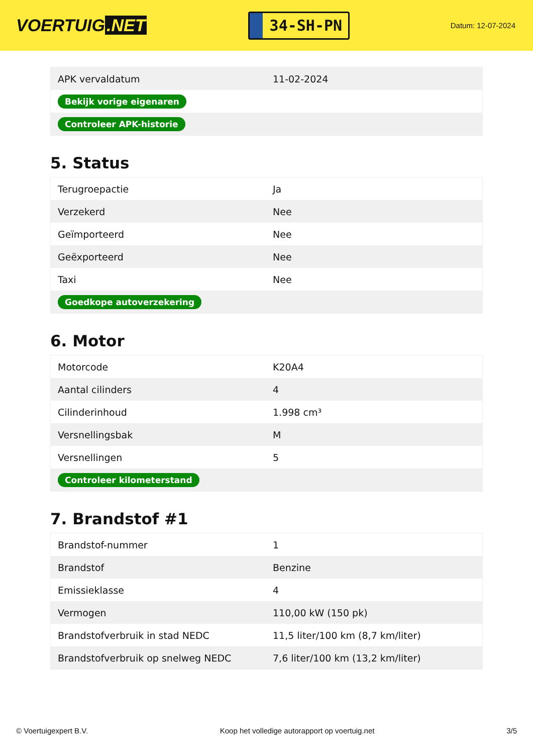VOERTUIG.NET
34-SH-PN
Datum: 12-07-2024
| APK vervaldatum | 11-02-2024 |
| Bekijk vorige eigenaren | |
| Controleer APK-historie | |
5. Status
| Terugroepactie | Ja |
| Verzekerd | Nee |
| Geïmporteerd | Nee |
| Geëxporteerd | Nee |
| Taxi | Nee |
| Goedkope autoverzekering | |
6. Motor
| Motorcode | K20A4 |
| Aantal cilinders | 4 |
| Cilinderinhoud | 1.998 cm³ |
| Versnellingsbak | M |
| Versnellingen | 5 |
| Controleer kilometerstand | |
7. Brandstof #1
| Brandstof-nummer | 1 |
| Brandstof | Benzine |
| Emissieklasse | 4 |
| Vermogen | 110,00 kW (150 pk) |
| Brandstofverbruik in stad NEDC | 11,5 liter/100 km (8,7 km/liter) |
| Brandstofverbruik op snelweg NEDC | 7,6 liter/100 km (13,2 km/liter) |
© Voertuigexpert B.V. Koop het volledige autorapport op voertuig.net 3/5